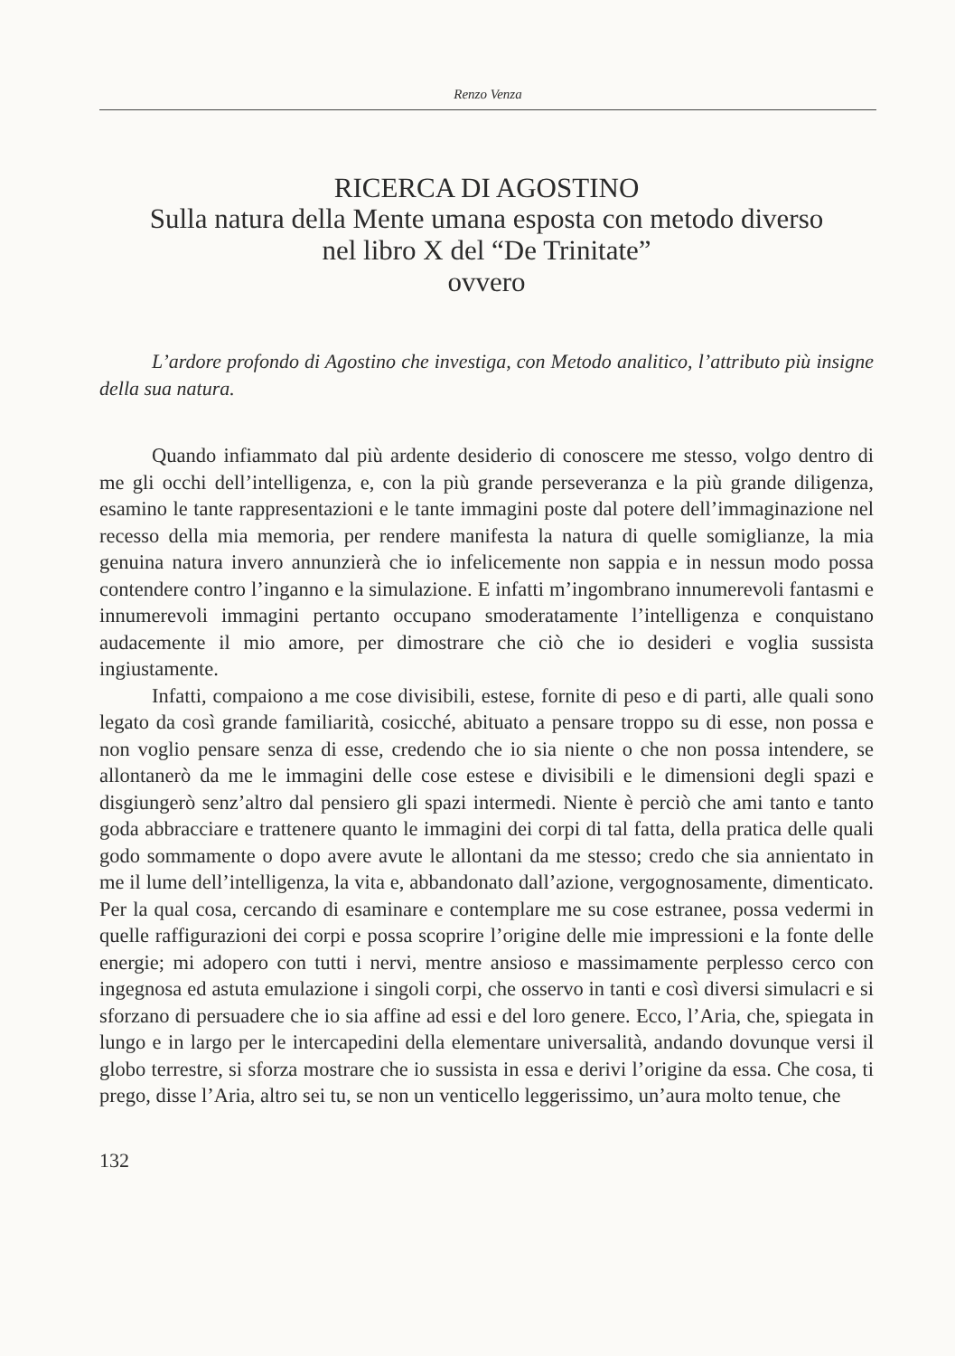Renzo Venza
RICERCA DI AGOSTINO
Sulla natura della Mente umana esposta con metodo diverso
nel libro X del “De Trinitate”
ovvero
L’ardore profondo di Agostino che investiga, con Metodo analitico, l’attributo più insigne della sua natura.
Quando infiammato dal più ardente desiderio di conoscere me stesso, volgo dentro di me gli occhi dell’intelligenza, e, con la più grande perseveranza e la più grande diligenza, esamino le tante rappresentazioni e le tante immagini poste dal potere dell’immaginazione nel recesso della mia memoria, per rendere manifesta la natura di quelle somiglianze, la mia genuina natura invero annunzierà che io infelicemente non sappia e in nessun modo possa contendere contro l’inganno e la simulazione. E infatti m’ingombrano innumerevoli fantasmi e innumerevoli immagini pertanto occupano smoderatamente l’intelligenza e conquistano audacemente il mio amore, per dimostrare che ciò che io desideri e voglia sussista ingiustamente.
Infatti, compaiono a me cose divisibili, estese, fornite di peso e di parti, alle quali sono legato da così grande familiarità, cosicché, abituato a pensare troppo su di esse, non possa e non voglio pensare senza di esse, credendo che io sia niente o che non possa intendere, se allontanerò da me le immagini delle cose estese e divisibili e le dimensioni degli spazi e disgiungerò senz’altro dal pensiero gli spazi intermedi. Niente è perciò che ami tanto e tanto goda abbracciare e trattenere quanto le immagini dei corpi di tal fatta, della pratica delle quali godo sommamente o dopo avere avute le allontani da me stesso; credo che sia annientato in me il lume dell’intelligenza, la vita e, abbandonato dall’azione, vergognosamente, dimenticato. Per la qual cosa, cercando di esaminare e contemplare me su cose estranee, possa vedermi in quelle raffigurazioni dei corpi e possa scoprire l’origine delle mie impressioni e la fonte delle energie; mi adopero con tutti i nervi, mentre ansioso e massimamente perplesso cerco con ingegnosa ed astuta emulazione i singoli corpi, che osservo in tanti e così diversi simulacri e si sforzano di persuadere che io sia affine ad essi e del loro genere. Ecco, l’Aria, che, spiegata in lungo e in largo per le intercapedini della elementare universalità, andando dovunque versi il globo terrestre, si sforza mostrare che io sussista in essa e derivi l’origine da essa. Che cosa, ti prego, disse l’Aria, altro sei tu, se non un venticello leggerissimo, un’aura molto tenue, che
132